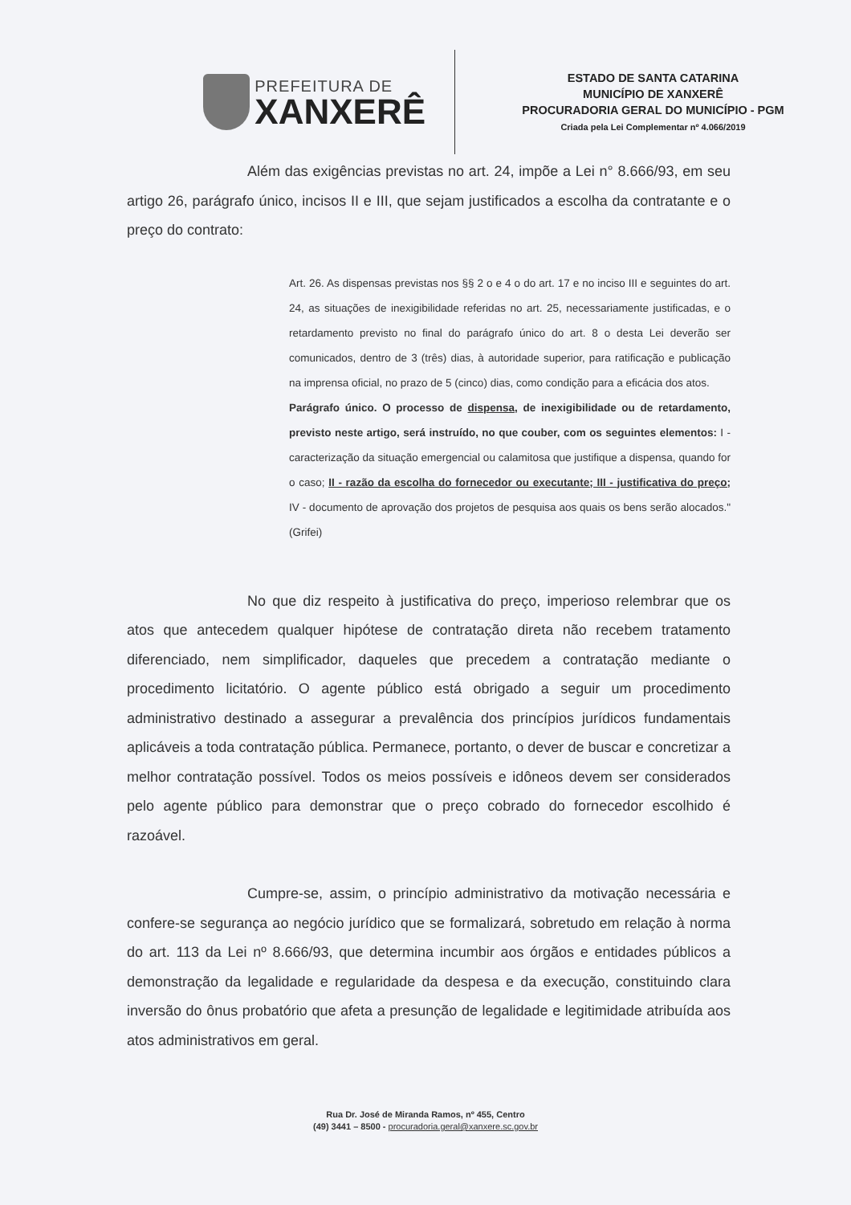PREFEITURA DE
XANXERÊ
ESTADO DE SANTA CATARINA
MUNICÍPIO DE XANXERÊ
PROCURADORIA GERAL DO MUNICÍPIO - PGM
Criada pela Lei Complementar nº 4.066/2019
Além das exigências previstas no art. 24, impõe a Lei n° 8.666/93, em seu artigo 26, parágrafo único, incisos II e III, que sejam justificados a escolha da contratante e o preço do contrato:
Art. 26. As dispensas previstas nos §§ 2 o e 4 o do art. 17 e no inciso III e seguintes do art. 24, as situações de inexigibilidade referidas no art. 25, necessariamente justificadas, e o retardamento previsto no final do parágrafo único do art. 8 o desta Lei deverão ser comunicados, dentro de 3 (três) dias, à autoridade superior, para ratificação e publicação na imprensa oficial, no prazo de 5 (cinco) dias, como condição para a eficácia dos atos.
Parágrafo único. O processo de dispensa, de inexigibilidade ou de retardamento, previsto neste artigo, será instruído, no que couber, com os seguintes elementos: I - caracterização da situação emergencial ou calamitosa que justifique a dispensa, quando for o caso; II - razão da escolha do fornecedor ou executante; III - justificativa do preço; IV - documento de aprovação dos projetos de pesquisa aos quais os bens serão alocados." (Grifei)
No que diz respeito à justificativa do preço, imperioso relembrar que os atos que antecedem qualquer hipótese de contratação direta não recebem tratamento diferenciado, nem simplificador, daqueles que precedem a contratação mediante o procedimento licitatório. O agente público está obrigado a seguir um procedimento administrativo destinado a assegurar a prevalência dos princípios jurídicos fundamentais aplicáveis a toda contratação pública. Permanece, portanto, o dever de buscar e concretizar a melhor contratação possível. Todos os meios possíveis e idôneos devem ser considerados pelo agente público para demonstrar que o preço cobrado do fornecedor escolhido é razoável.
Cumpre-se, assim, o princípio administrativo da motivação necessária e confere-se segurança ao negócio jurídico que se formalizará, sobretudo em relação à norma do art. 113 da Lei nº 8.666/93, que determina incumbir aos órgãos e entidades públicos a demonstração da legalidade e regularidade da despesa e da execução, constituindo clara inversão do ônus probatório que afeta a presunção de legalidade e legitimidade atribuída aos atos administrativos em geral.
Rua Dr. José de Miranda Ramos, nº 455, Centro
(49) 3441 – 8500 - procuradoria.geral@xanxere.sc.gov.br